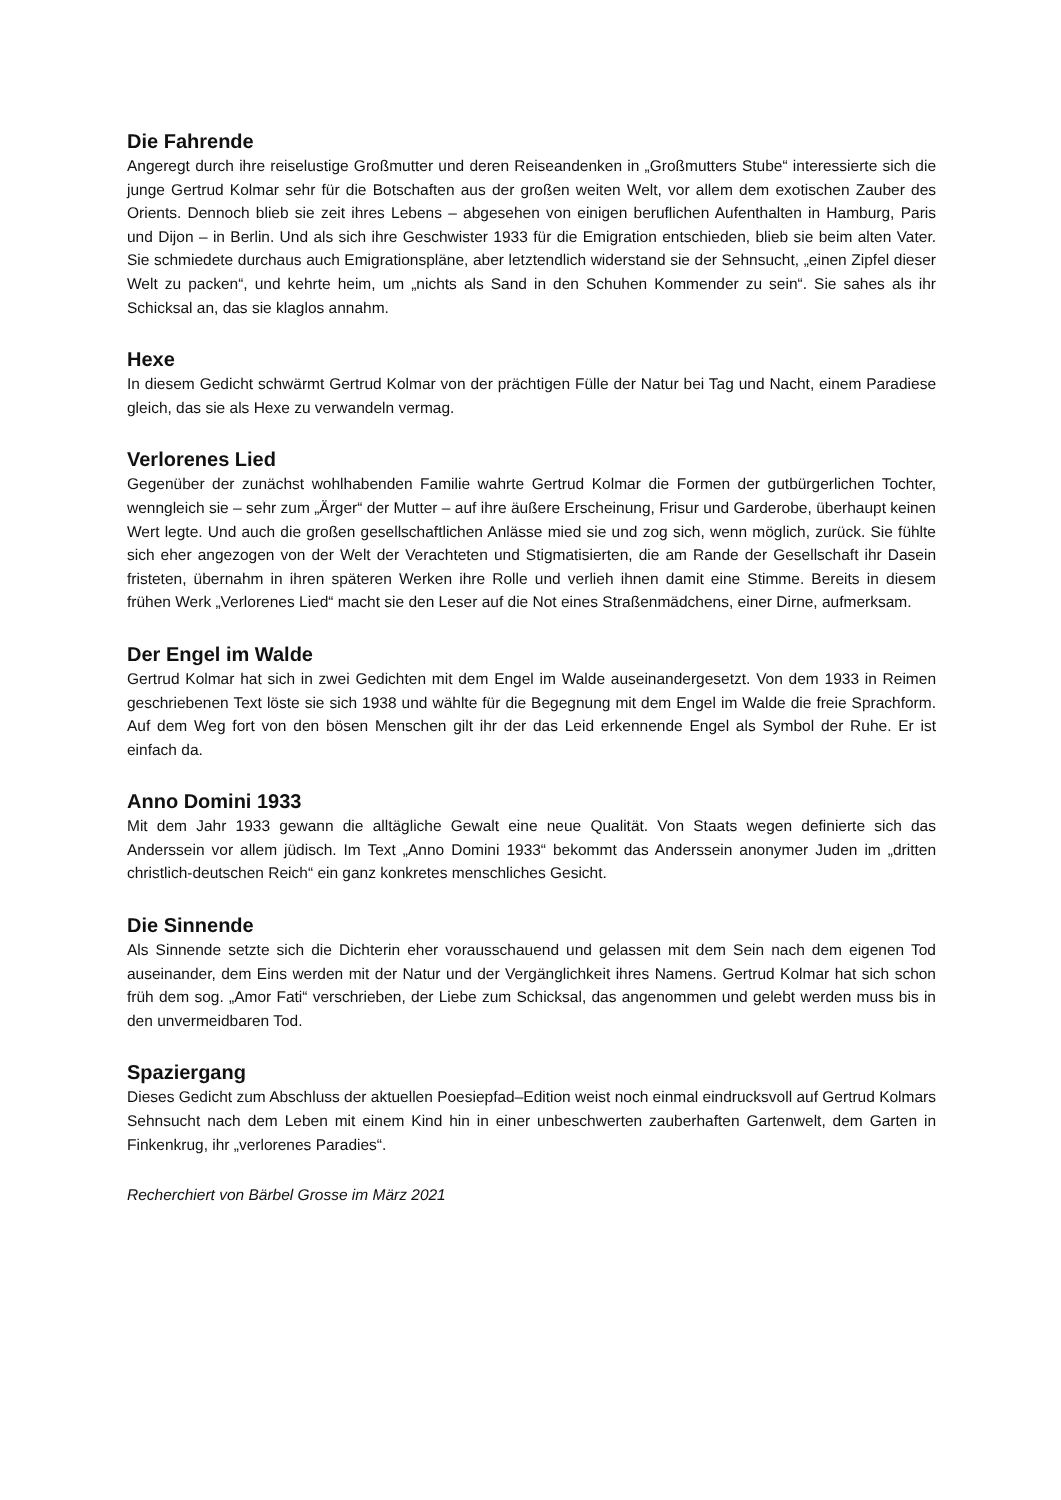Die Fahrende
Angeregt durch ihre reiselustige Großmutter und deren Reiseandenken in „Großmutters Stube“ interessierte sich die junge Gertrud Kolmar sehr für die Botschaften aus der großen weiten Welt, vor allem dem exotischen Zauber des Orients. Dennoch blieb sie zeit ihres Lebens – abgesehen von einigen beruflichen Aufenthalten in Hamburg, Paris und Dijon – in Berlin. Und als sich ihre Geschwister 1933 für die Emigration entschieden, blieb sie beim alten Vater. Sie schmiedete durchaus auch Emigrationspläne, aber letztendlich widerstand sie der Sehnsucht, „einen Zipfel dieser Welt zu packen“, und kehrte heim, um „nichts als Sand in den Schuhen Kommender zu sein“. Sie sahes als ihr Schicksal an, das sie klaglos annahm.
Hexe
In diesem Gedicht schwärmt Gertrud Kolmar von der prächtigen Fülle der Natur bei Tag und Nacht, einem Paradiese gleich, das sie als Hexe zu verwandeln vermag.
Verlorenes Lied
Gegenüber der zunächst wohlhabenden Familie wahrte Gertrud Kolmar die Formen der gutbürgerlichen Tochter, wenngleich sie – sehr zum „Ärger“ der Mutter – auf ihre äußere Erscheinung, Frisur und Garderobe, überhaupt keinen Wert legte. Und auch die großen gesellschaftlichen Anlässe mied sie und zog sich, wenn möglich, zurück. Sie fühlte sich eher angezogen von der Welt der Verachteten und Stigmatisierten, die am Rande der Gesellschaft ihr Dasein fristeten, übernahm in ihren späteren Werken ihre Rolle und verlieh ihnen damit eine Stimme. Bereits in diesem frühen Werk „Verlorenes Lied“ macht sie den Leser auf die Not eines Straßenmädchens, einer Dirne, aufmerksam.
Der Engel im Walde
Gertrud Kolmar hat sich in zwei Gedichten mit dem Engel im Walde auseinandergesetzt. Von dem 1933 in Reimen geschriebenen Text löste sie sich 1938 und wählte für die Begegnung mit dem Engel im Walde die freie Sprachform. Auf dem Weg fort von den bösen Menschen gilt ihr der das Leid erkennende Engel als Symbol der Ruhe. Er ist einfach da.
Anno Domini 1933
Mit dem Jahr 1933 gewann die alltägliche Gewalt eine neue Qualität. Von Staats wegen definierte sich das Anderssein vor allem jüdisch. Im Text „Anno Domini 1933“ bekommt das Anderssein anonymer Juden im „dritten christlich-deutschen Reich“ ein ganz konkretes menschliches Gesicht.
Die Sinnende
Als Sinnende setzte sich die Dichterin eher vorausschauend und gelassen mit dem Sein nach dem eigenen Tod auseinander, dem Eins werden mit der Natur und der Vergänglichkeit ihres Namens. Gertrud Kolmar hat sich schon früh dem sog. „Amor Fati“ verschrieben, der Liebe zum Schicksal, das angenommen und gelebt werden muss bis in den unvermeidbaren Tod.
Spaziergang
Dieses Gedicht zum Abschluss der aktuellen Poesiepfad–Edition weist noch einmal eindrucksvoll auf Gertrud Kolmars Sehnsucht nach dem Leben mit einem Kind hin in einer unbeschwerten zauberhaften Gartenwelt, dem Garten in Finkenkrug, ihr „verlorenes Paradies“.
Recherchiert von Bärbel Grosse im März 2021